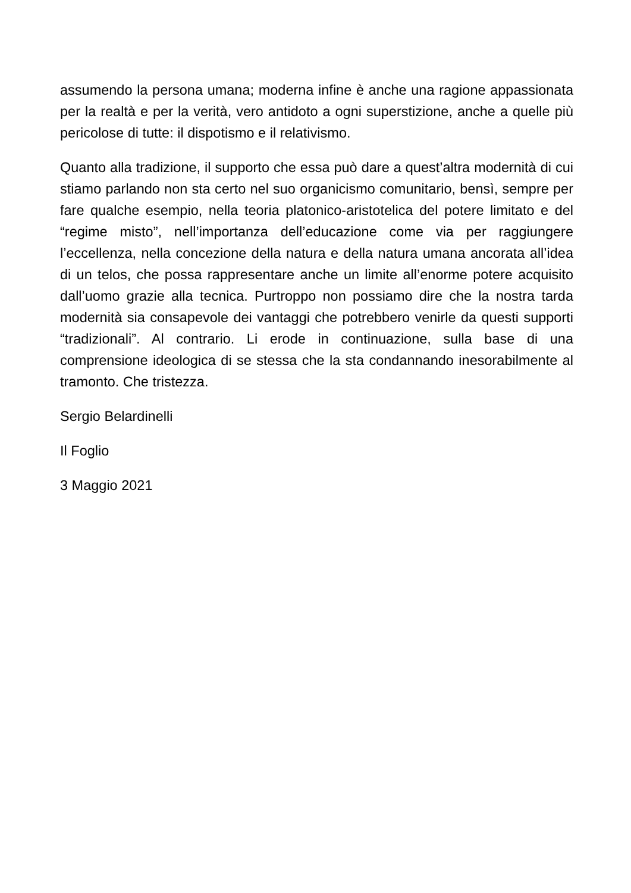assumendo la persona umana; moderna infine è anche una ragione appassionata per la realtà e per la verità, vero antidoto a ogni superstizione, anche a quelle più pericolose di tutte: il dispotismo e il relativismo.
Quanto alla tradizione, il supporto che essa può dare a quest’altra modernità di cui stiamo parlando non sta certo nel suo organicismo comunitario, bensì, sempre per fare qualche esempio, nella teoria platonico-aristotelica del potere limitato e del “regime misto”, nell’importanza dell’educazione come via per raggiungere l’eccellenza, nella concezione della natura e della natura umana ancorata all’idea di un telos, che possa rappresentare anche un limite all’enorme potere acquisito dall’uomo grazie alla tecnica. Purtroppo non possiamo dire che la nostra tarda modernità sia consapevole dei vantaggi che potrebbero venirle da questi supporti “tradizionali”. Al contrario. Li erode in continuazione, sulla base di una comprensione ideologica di se stessa che la sta condannando inesorabilmente al tramonto. Che tristezza.
Sergio Belardinelli
Il Foglio
3 Maggio 2021